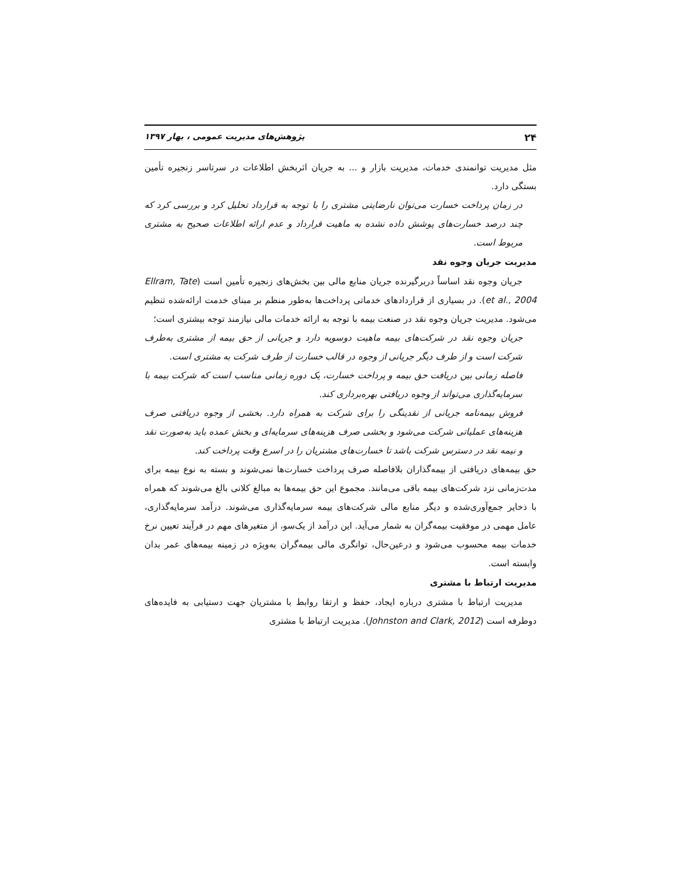۲۴ پژوهش‌های مدیریت عمومی ، بهار ۱۳۹۷
مثل مدیریت توانمندی خدمات، مدیریت بازار و ... به جریان اثربخش اطلاعات در سرتاسر زنجیره تأمین بستگی دارد.
در زمان پرداخت خسارت می‌توان نارضایتی مشتری را با توجه به قرارداد تحلیل کرد و بررسی کرد که چند درصد خسارت‌های پوشش داده نشده به ماهیت قرارداد و عدم ارائه اطلاعات صحیح به مشتری مربوط است.
مدیریت جریان وجوه نقد
جریان وجوه نقد اساساً دربرگیرنده جریان منابع مالی بین بخش‌های زنجیره تأمین است (Ellram, Tate et al., 2004). در بسیاری از قراردادهای خدماتی پرداخت‌ها به‌طور منظم بر مبنای خدمت ارائه‌شده تنظیم می‌شود. مدیریت جریان وجوه نقد در صنعت بیمه با توجه به ارائه خدمات مالی نیازمند توجه بیشتری است؛
جریان وجوه نقد در شرکت‌های بیمه ماهیت دوسویه دارد و جریانی از حق بیمه از مشتری به‌طرف شرکت است و از طرف دیگر جریانی از وجوه در قالب خسارت از طرف شرکت به مشتری است.
فاصله زمانی بین دریافت حق بیمه و پرداخت خسارت، یک دوره زمانی مناسب است که شرکت بیمه با سرمایه‌گذاری می‌تواند از وجوه دریافتی بهره‌برداری کند.
فروش بیمه‌نامه جریانی از نقدینگی را برای شرکت به همراه دارد. بخشی از وجوه دریافتی صرف هزینه‌های عملیاتی شرکت می‌شود و بخشی صرف هزینه‌های سرمایه‌ای و بخش عمده باید به‌صورت نقد و نیمه نقد در دسترس شرکت باشد تا خسارت‌های مشتریان را در اسرع وقت پرداخت کند.
حق بیمه‌های دریافتی از بیمه‌گذاران بلافاصله صرف پرداخت خسارت‌ها نمی‌شوند و بسته به نوع بیمه برای مدت‌زمانی نزد شرکت‌های بیمه باقی می‌مانند. مجموع این حق بیمه‌ها به مبالغ کلانی بالغ می‌شوند که همراه با ذخایر جمع‌آوری‌شده و دیگر منابع مالی شرکت‌های بیمه سرمایه‌گذاری می‌شوند. درآمد سرمایه‌گذاری، عامل مهمی در موفقیت بیمه‌گران به شمار می‌آید. این درآمد از یک‌سو، از متغیرهای مهم در فرآیند تعیین نرخ خدمات بیمه محسوب می‌شود و درعین‌حال، توانگری مالی بیمه‌گران به‌ویژه در زمینه بیمه‌های عمر بدان وابسته است.
مدیریت ارتباط با مشتری
مدیریت ارتباط با مشتری درباره ایجاد، حفظ و ارتقا روابط با مشتریان جهت دستیابی به فایده‌های دوطرفه است (Johnston and Clark, 2012). مدیریت ارتباط با مشتری